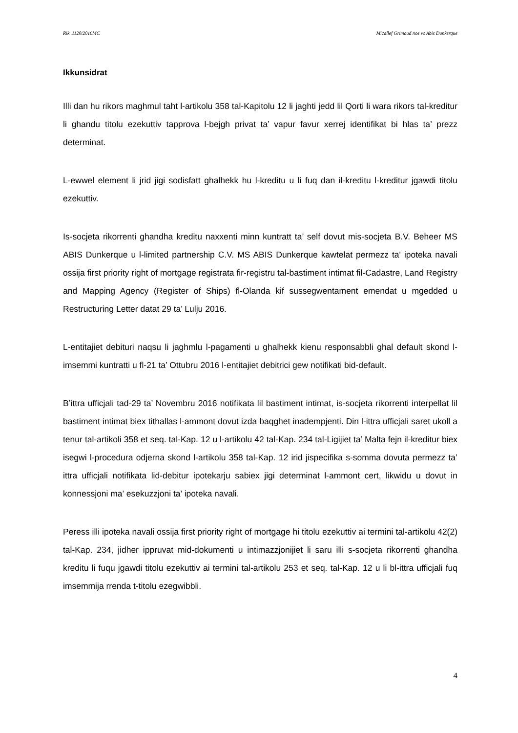Rik .1120/2016MC Micallef Grimaud noe vs Abis Dunkerque
Ikkunsidrat
Illi dan hu rikors maghmul taht l-artikolu 358 tal-Kapitolu 12 li jaghti jedd lil Qorti li wara rikors tal-kreditur li ghandu titolu ezekuttiv tapprova l-bejgh privat ta’ vapur favur xerrej identifikat bi hlas ta’ prezz determinat.
L-ewwel element li jrid jigi sodisfatt ghalhekk hu l-kreditu u li fuq dan il-kreditu l-kreditur jgawdi titolu ezekuttiv.
Is-socjeta rikorrenti ghandha kreditu naxxenti minn kuntratt ta’ self dovut mis-socjeta B.V. Beheer MS ABIS Dunkerque u l-limited partnership C.V. MS ABIS Dunkerque kawtelat permezz ta' ipoteka navali ossija first priority right of mortgage registrata fir-registru tal-bastiment intimat fil-Cadastre, Land Registry and Mapping Agency (Register of Ships) fl-Olanda kif sussegwentament emendat u mgedded u Restructuring Letter datat 29 ta’ Lulju 2016.
L-entitajiet debituri naqsu li jaghmlu l-pagamenti u ghalhekk kienu responsabbli ghal default skond l-imsemmi kuntratti u fl-21 ta’ Ottubru 2016 l-entitajiet debitrici gew notifikati bid-default.
B’ittra ufficjali tad-29 ta’ Novembru 2016 notifikata lil bastiment intimat, is-socjeta rikorrenti interpellat lil bastiment intimat biex tithallas l-ammont dovut izda baqghet inadempjenti. Din l-ittra ufficjali saret ukoll a tenur tal-artikoli 358 et seq. tal-Kap. 12 u l-artikolu 42 tal-Kap. 234 tal-Ligijiet ta’ Malta fejn il-kreditur biex isegwi l-procedura odjerna skond l-artikolu 358 tal-Kap. 12 irid jispecifika s-somma dovuta permezz ta’ ittra ufficjali notifikata lid-debitur ipotekarju sabiex jigi determinat l-ammont cert, likwidu u dovut in konnessjoni ma’ esekuzzjoni ta’ ipoteka navali.
Peress illi ipoteka navali ossija first priority right of mortgage hi titolu ezekuttiv ai termini tal-artikolu 42(2) tal-Kap. 234, jidher ippruvat mid-dokumenti u intimazzjonijiet li saru illi s-socjeta rikorrenti ghandha kreditu li fuqu jgawdi titolu ezekuttiv ai termini tal-artikolu 253 et seq. tal-Kap. 12 u li bl-ittra ufficjali fuq imsemmija rrenda t-titolu ezegwibbli.
4